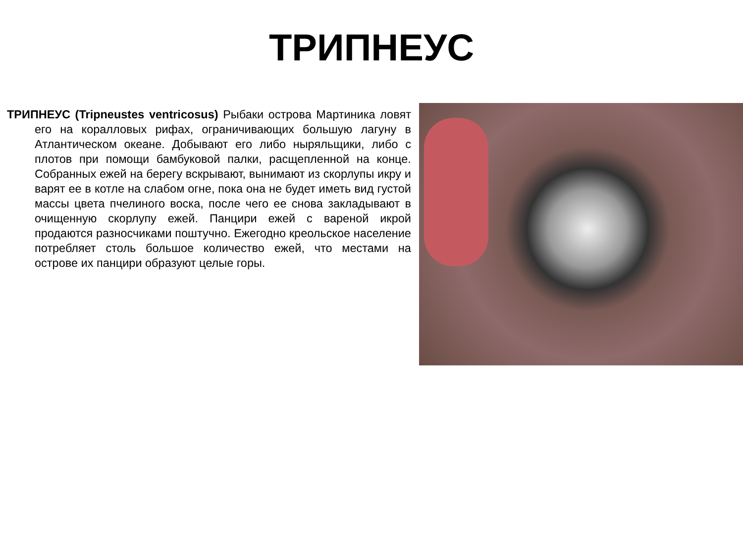ТРИПНЕУС
ТРИПНЕУС (Tripneustes ventricosus) Рыбаки острова Мартиника ловят его на коралловых рифах, ограничивающих большую лагуну в Атлантическом океане. Добывают его либо ныряльщики, либо с плотов при помощи бамбуковой палки, расщепленной на конце. Собранных ежей на берегу вскрывают, вынимают из скорлупы икру и варят ее в котле на слабом огне, пока она не будет иметь вид густой массы цвета пчелиного воска, после чего ее снова закладывают в очищенную скорлупу ежей. Панцири ежей с вареной икрой продаются разносчиками поштучно. Ежегодно креольское население потребляет столь большое количество ежей, что местами на острове их панцири образуют целые горы.